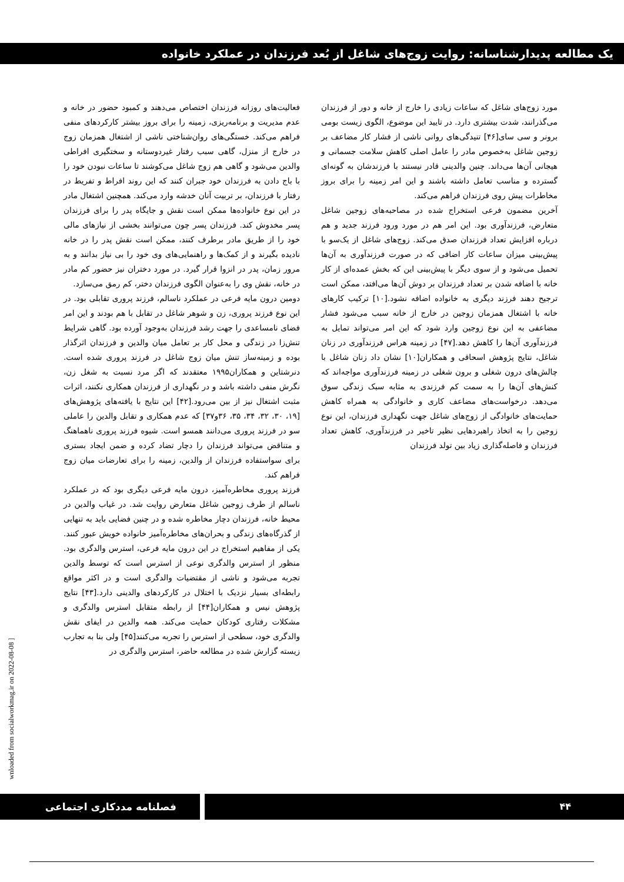یک مطالعه پدیدارشناسانه: روایت زوج‌های شاغل از بُعد فرزندان در عملکرد خانواده
فعالیت‌های روزانه فرزندان اختصاص می‌دهند و کمبود حضور در خانه و عدم مدیریت و برنامه‌ریزی، زمینه را برای بروز بیشتر کارکردهای منفی فراهم می‌کند. خستگی‌های روان‌شناختی ناشی از اشتغال همزمان زوج در خارج از منزل، گاهی سبب رفتار غیردوستانه و سختگیری افراطی والدین می‌شود و گاهی هم زوج شاغل می‌کوشند تا ساعات نبودن خود را با باج دادن به فرزندان خود جبران کنند که این روند افراط و تفریط در رفتار با فرزندان، بر تربیت آنان خدشه وارد می‌کند. همچنین اشتغال مادر در این نوع خانواده‌ها ممکن است نقش و جایگاه پدر را برای فرزندان پسر مخدوش کند. فرزندان پسر چون می‌توانند بخشی از نیازهای مالی خود را از طریق مادر برطرف کنند، ممکن است نقش پدر را در خانه نادیده بگیرند و از کمک‌ها و راهنمایی‌های وی خود را بی نیاز بدانند و به مرور زمان، پدر در انزوا قرار گیرد. در مورد دختران نیز حضور کم مادر در خانه، نقش وی را به‌عنوان الگوی فرزندان دختر، کم رمق می‌سازد.
دومین درون مایه فرعی در عملکرد ناسالم، فرزند پروری تقابلی بود. در این نوع فرزند پروری، زن و شوهر شاغل در تقابل با هم بودند و این امر فضای نامساعدی را جهت رشد فرزندان به‌وجود آورده بود. گاهی شرایط تنش‌زا در زندگی و محل کار بر تعامل میان والدین و فرزندان اثرگذار بوده و زمینه‌ساز تنش میان زوج شاغل در فرزند پروری شده است. دنرشتاین و همکاران۱۹۹۵ معتقدند که اگر مرد نسبت به شغل زن، نگرش منفی داشته باشد و در نگهداری از فرزندان همکاری نکنند، اثرات مثبت اشتغال نیز از بین می‌رود.[۴۲] این نتایج با یافته‌های پژوهش‌های [۱۹، ۳۰، ۳۲، ۳۴، ۳۵، ۳۶و۳۷] که عدم همکاری و تقابل والدین را عاملی سو در فرزند پروری می‌دانند همسو است. شیوه فرزند پروری ناهماهنگ و متناقض می‌تواند فرزندان را دچار تضاد کرده و ضمن ایجاد بستری برای سواستفاده فرزندان از والدین، زمینه را برای تعارضات میان زوج فراهم کند.
فرزند پروری مخاطره‌آمیز، درون مایه فرعی دیگری بود که در عملکرد ناسالم از طرف زوجین شاغل متعارض روایت شد. در غیاب والدین در محیط خانه، فرزندان دچار مخاطره شده و در چنین فضایی باید به تنهایی از گذرگاه‌های زندگی و بحران‌های مخاطره‌آمیز خانواده خویش عبور کنند. یکی از مفاهیم استخراج در این درون مایه فرعی، استرس والدگری بود. منظور از استرس والدگری نوعی از استرس است که توسط والدین تجربه می‌شود و ناشی از مقتضیات والدگری است و در اکثر مواقع رابطه‌ای بسیار نزدیک با اختلال در کارکردهای والدینی دارد.[۴۳] نتایج پژوهش نیس و همکاران[۴۴] از رابطه متقابل استرس والدگری و مشکلات رفتاری کودکان حمایت می‌کند. همه والدین در ایفای نقش والدگری خود، سطحی از استرس را تجربه می‌کنند[۴۵] ولی بنا به تجارب زیسته گزارش شده در مطالعه حاضر، استرس والدگری در
مورد زوج‌های شاغل که ساعات زیادی را خارج از خانه و دور از فرزندان می‌گذرانند، شدت بیشتری دارد. در تایید این موضوع، الگوی زیست بومی برونر و سی سای[۴۶] تنیدگی‌های روانی ناشی از فشار کار مضاعف بر زوجین شاغل به‌خصوص مادر را عامل اصلی کاهش سلامت جسمانی و هیجانی آن‌ها می‌داند. چنین والدینی قادر نیستند با فرزندشان به گونه‌ای گسترده و مناسب تعامل داشته باشند و این امر زمینه را برای بروز مخاطرات پیش روی فرزندان فراهم می‌کند.
آخرین مضمون فرعی استخراج شده در مصاحبه‌های زوجین شاغل متعارض، فرزندآوری بود. این امر هم در مورد ورود فرزند جدید و هم درباره افزایش تعداد فرزندان صدق می‌کند. زوج‌های شاغل از یک‌سو با پیش‌بینی میزان ساعات کار اضافی که در صورت فرزندآوری به آن‌ها تحمیل می‌شود و از سوی دیگر با پیش‌بینی این که بخش عمده‌ای از کار خانه با اضافه شدن بر تعداد فرزندان بر دوش آن‌ها می‌افتد، ممکن است ترجیح دهند فرزند دیگری به خانواده اضافه نشود.[۱۰] ترکیب کارهای خانه با اشتغال همزمان زوجین در خارج از خانه سبب می‌شود فشار مضاعفی به این نوع زوجین وارد شود که این امر می‌تواند تمایل به فرزندآوری آن‌ها را کاهش دهد.[۴۷] در زمینه هراس فرزندآوری در زنان شاغل، نتایج پژوهش اسحاقی و همکاران[۱۰] نشان داد زنان شاغل با چالش‌های درون شغلی و برون شغلی در زمینه فرزندآوری مواجه‌اند که کنش‌های آن‌ها را به سمت کم فرزندی به مثابه سبک زندگی سوق می‌دهد. درخواست‌های مضاعف کاری و خانوادگی به همراه کاهش حمایت‌های خانوادگی از زوج‌های شاغل جهت نگهداری فرزندان، این نوع زوجین را به اتخاذ راهبردهایی نظیر تاخیر در فرزندآوری، کاهش تعداد فرزندان و فاصله‌گذاری زیاد بین تولد فرزندان
wnloaded from socialworkmag.ir on 2022-08-08 ]
فصلنامه مددکاری اجتماعی ۴۴